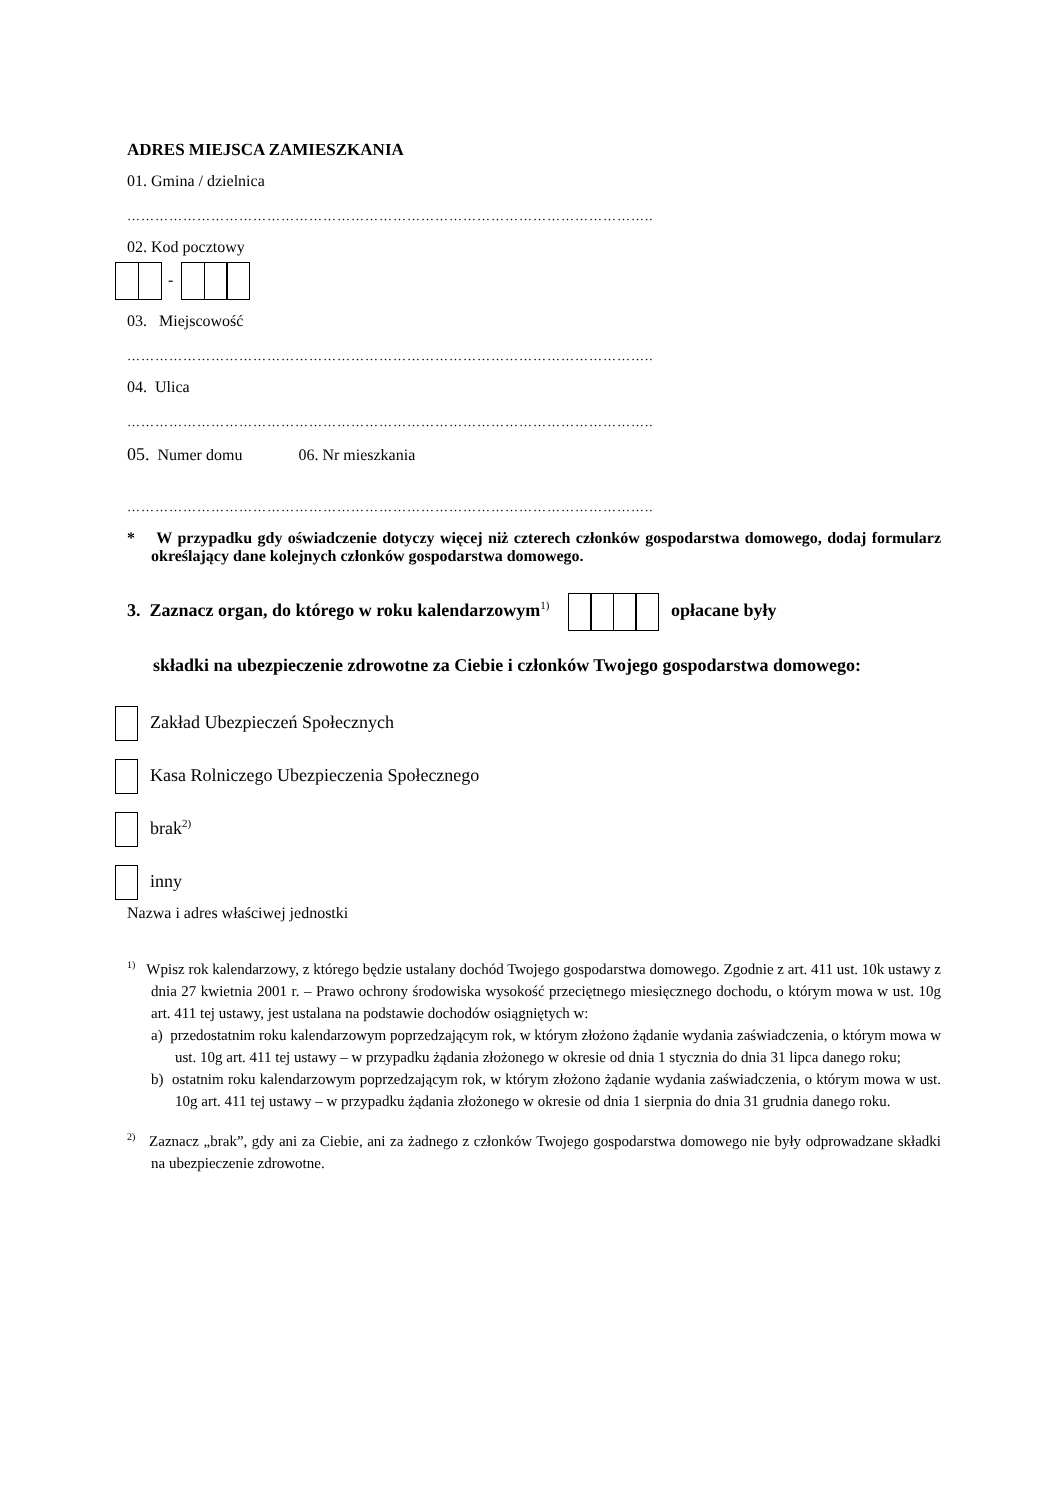ADRES MIEJSCA ZAMIESZKANIA
01. Gmina / dzielnica
…………………………………………………………………………………………………..
02. Kod pocztowy
-
03. Miejscowość
…………………………………………………………………………………………………..
04. Ulica
…………………………………………………………………………………………………..
05. Numer domu 06. Nr mieszkania
…………………………………………………………………………………………………..
* W przypadku gdy oświadczenie dotyczy więcej niż czterech członków gospodarstwa domowego, dodaj formularz określający dane kolejnych członków gospodarstwa domowego.
3. Zaznacz organ, do którego w roku kalendarzowym<sup>1)</sup> opłacane były
składki na ubezpieczenie zdrowotne za Ciebie i członków Twojego gospodarstwa domowego:
Zakład Ubezpieczeń Społecznych
Kasa Rolniczego Ubezpieczenia Społecznego
brak<sup>2)</sup>
inny
Nazwa i adres właściwej jednostki
<sup>1)</sup> Wpisz rok kalendarzowy, z którego będzie ustalany dochód Twojego gospodarstwa domowego. Zgodnie z art. 411 ust. 10k ustawy z dnia 27 kwietnia 2001 r. – Prawo ochrony środowiska wysokość przeciętnego miesięcznego dochodu, o którym mowa w ust. 10g art. 411 tej ustawy, jest ustalana na podstawie dochodów osiągniętych w:
a) przedostatnim roku kalendarzowym poprzedzającym rok, w którym złożono żądanie wydania zaświadczenia, o którym mowa w ust. 10g art. 411 tej ustawy – w przypadku żądania złożonego w okresie od dnia 1 stycznia do dnia 31 lipca danego roku;
b) ostatnim roku kalendarzowym poprzedzającym rok, w którym złożono żądanie wydania zaświadczenia, o którym mowa w ust. 10g art. 411 tej ustawy – w przypadku żądania złożonego w okresie od dnia 1 sierpnia do dnia 31 grudnia danego roku.
<sup>2)</sup> Zaznacz „brak”, gdy ani za Ciebie, ani za żadnego z członków Twojego gospodarstwa domowego nie były odprowadzane składki na ubezpieczenie zdrowotne.